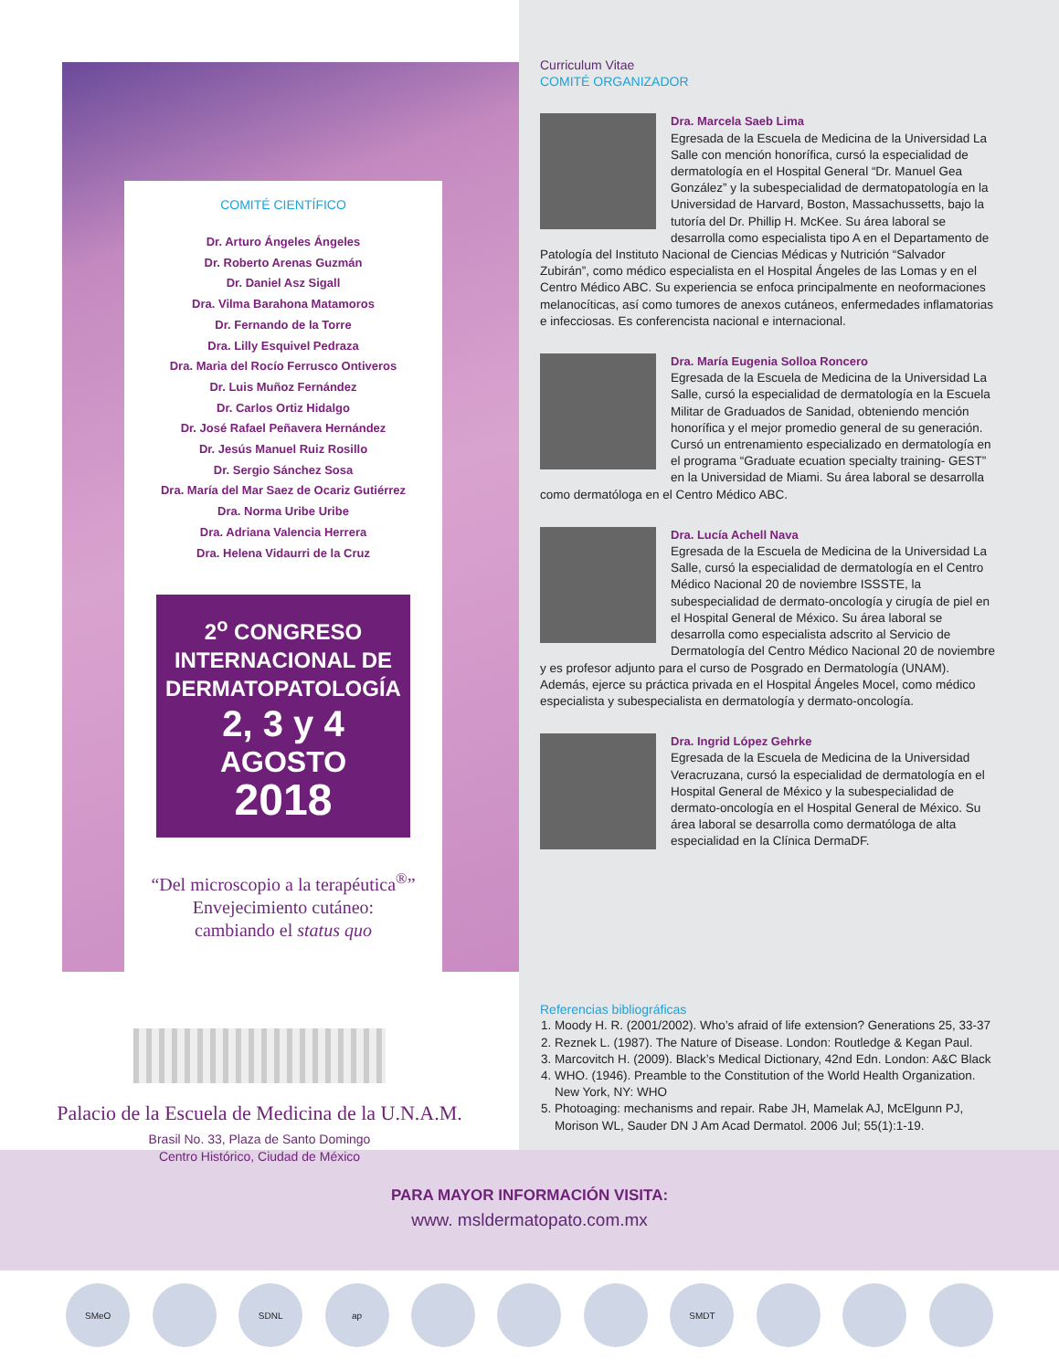COMITÉ CIENTÍFICO
Dr. Arturo Ángeles Ángeles
Dr. Roberto Arenas Guzmán
Dr. Daniel Asz Sigall
Dra. Vilma Barahona Matamoros
Dr. Fernando de la Torre
Dra. Lilly Esquivel Pedraza
Dra. Maria del Rocío Ferrusco Ontiveros
Dr. Luis Muñoz Fernández
Dr. Carlos Ortiz Hidalgo
Dr. José Rafael Peñavera Hernández
Dr. Jesús Manuel Ruiz Rosillo
Dr. Sergio Sánchez Sosa
Dra. María del Mar Saez de Ocariz Gutiérrez
Dra. Norma Uribe Uribe
Dra. Adriana Valencia Herrera
Dra. Helena Vidaurri de la Cruz
2<sup>o</sup> CONGRESO
INTERNACIONAL DE
DERMATOPATOLOGÍA
2, 3 y 4
AGOSTO
2018
“Del microscopio a la terapéutica<sup>®</sup>”
Envejecimiento cutáneo:
cambiando el status quo
Palacio de la Escuela de Medicina de la U.N.A.M.
Brasil No. 33, Plaza de Santo Domingo
Centro Histórico, Ciudad de México
Curriculum Vitae
COMITÉ ORGANIZADOR
Dra. Marcela Saeb Lima
Egresada de la Escuela de Medicina de la Universidad La Salle con mención honorífica, cursó la especialidad de dermatología en el Hospital General “Dr. Manuel Gea González” y la subespecialidad de dermatopatología en la Universidad de Harvard, Boston, Massachussetts, bajo la tutoría del Dr. Phillip H. McKee. Su área laboral se desarrolla como especialista tipo A en el Departamento de Patología del Instituto Nacional de Ciencias Médicas y Nutrición “Salvador Zubirán”, como médico especialista en el Hospital Ángeles de las Lomas y en el Centro Médico ABC. Su experiencia se enfoca principalmente en neoformaciones melanocíticas, así como tumores de anexos cutáneos, enfermedades inflamatorias e infecciosas. Es conferencista nacional e internacional.
Dra. María Eugenia Solloa Roncero
Egresada de la Escuela de Medicina de la Universidad La Salle, cursó la especialidad de dermatología en la Escuela Militar de Graduados de Sanidad, obteniendo mención honorífica y el mejor promedio general de su generación. Cursó un entrenamiento especializado en dermatología en el programa “Graduate ecuation specialty training- GEST” en la Universidad de Miami. Su área laboral se desarrolla como dermatóloga en el Centro Médico ABC.
Dra. Lucía Achell Nava
Egresada de la Escuela de Medicina de la Universidad La Salle, cursó la especialidad de dermatología en el Centro Médico Nacional 20 de noviembre ISSSTE, la subespecialidad de dermato-oncología y cirugía de piel en el Hospital General de México. Su área laboral se desarrolla como especialista adscrito al Servicio de Dermatología del Centro Médico Nacional 20 de noviembre y es profesor adjunto para el curso de Posgrado en Dermatología (UNAM). Además, ejerce su práctica privada en el Hospital Ángeles Mocel, como médico especialista y subespecialista en dermatología y dermato-oncología.
Dra. Ingrid López Gehrke
Egresada de la Escuela de Medicina de la Universidad Veracruzana, cursó la especialidad de dermatología en el Hospital General de México y la subespecialidad de dermato-oncología en el Hospital General de México. Su área laboral se desarrolla como dermatóloga de alta especialidad en la Clínica DermaDF.
Referencias bibliográficas
1. Moody H. R. (2001/2002). Who’s afraid of life extension? Generations 25, 33-37
2. Reznek L. (1987). The Nature of Disease. London: Routledge & Kegan Paul.
3. Marcovitch H. (2009). Black’s Medical Dictionary, 42nd Edn. London: A&C Black
4. WHO. (1946). Preamble to the Constitution of the World Health Organization. New York, NY: WHO
5. Photoaging: mechanisms and repair. Rabe JH, Mamelak AJ, McElgunn PJ, Morison WL, Sauder DN J Am Acad Dermatol. 2006 Jul; 55(1):1-19.
PARA MAYOR INFORMACIÓN VISITA:
www. msldermatopato.com.mx
SMeO SDNL ap SMDT